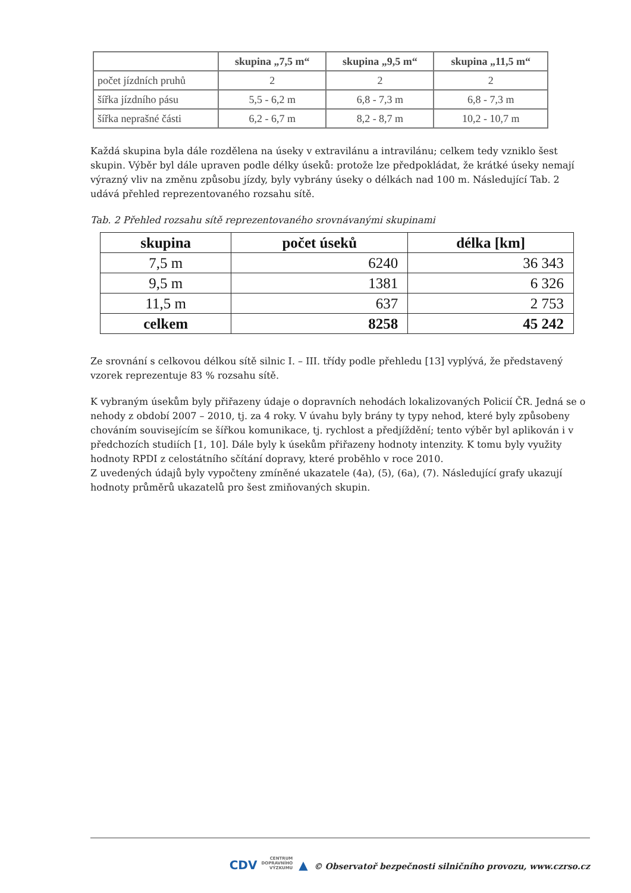| | skupina „7,5 m“ | skupina „9,5 m“ | skupina „11,5 m“ |
| --- | --- | --- | --- |
| počet jízdních pruhů | 2 | 2 | 2 |
| šířka jízdního pásu | 5,5 - 6,2 m | 6,8 - 7,3 m | 6,8 - 7,3 m |
| šířka neprašné části | 6,2 - 6,7 m | 8,2 - 8,7 m | 10,2 - 10,7 m |
Každá skupina byla dále rozdělena na úseky v extravilánu a intravilánu; celkem tedy vzniklo šest skupin. Výběr byl dále upraven podle délky úseků: protože lze předpokládat, že krátké úseky nemají výrazný vliv na změnu způsobu jízdy, byly vybrány úseky o délkách nad 100 m. Následující Tab. 2 udává přehled reprezentovaného rozsahu sítě.
Tab. 2 Přehled rozsahu sítě reprezentovaného srovnávanými skupinami
| skupina | počet úseků | délka [km] |
| --- | --- | --- |
| 7,5 m | 6240 | 36 343 |
| 9,5 m | 1381 | 6 326 |
| 11,5 m | 637 | 2 753 |
| celkem | 8258 | 45 242 |
Ze srovnání s celkovou délkou sítě silnic I. – III. třídy podle přehledu [13] vyplývá, že představený vzorek reprezentuje 83 % rozsahu sítě.
K vybraným úsekům byly přiřazeny údaje o dopravních nehodách lokalizovaných Policií ČR. Jedná se o nehody z období 2007 – 2010, tj. za 4 roky. V úvahu byly brány ty typy nehod, které byly způsobeny chováním souvisejícím se šířkou komunikace, tj. rychlost a předjíždění; tento výběr byl aplikován i v předchozích studiích [1, 10]. Dále byly k úsekům přiřazeny hodnoty intenzity. K tomu byly využity hodnoty RPDI z celostátního sčítání dopravy, které proběhlo v roce 2010.
Z uvedených údajů byly vypočteny zmíněné ukazatele (4a), (5), (6a), (7). Následující grafy ukazují hodnoty průměrů ukazatelů pro šest zmiňovaných skupin.
CDV CENTRUM
DOPRAVNÍHO
VÝZKUMU ▲ © Observatoř bezpečnosti silničního provozu, www.czrso.cz